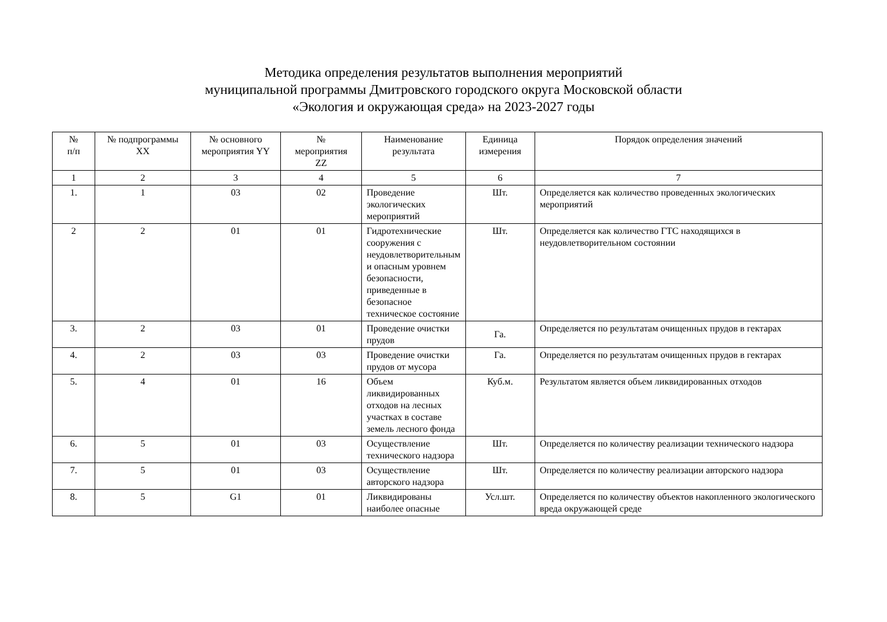Методика определения результатов выполнения мероприятий
муниципальной программы Дмитровского городского округа Московской области
«Экология и окружающая среда» на 2023-2027 годы
| № п/п | № подпрограммы XX | № основного мероприятия YY | № мероприятия ZZ | Наименование результата | Единица измерения | Порядок определения значений |
| --- | --- | --- | --- | --- | --- | --- |
| 1 | 2 | 3 | 4 | 5 | 6 | 7 |
| 1. | 1 | 03 | 02 | Проведение экологических мероприятий | Шт. | Определяется как количество проведенных экологических мероприятий |
| 2 | 2 | 01 | 01 | Гидротехнические сооружения с неудовлетворительным и опасным уровнем безопасности, приведенные в безопасное техническое состояние | Шт. | Определяется как количество ГТС находящихся в неудовлетворительном состоянии |
| 3. | 2 | 03 | 01 | Проведение очистки прудов | Га. | Определяется по результатам очищенных прудов в гектарах |
| 4. | 2 | 03 | 03 | Проведение очистки прудов от мусора | Га. | Определяется по результатам очищенных прудов в гектарах |
| 5. | 4 | 01 | 16 | Объем ликвидированных отходов на лесных участках в составе земель лесного фонда | Куб.м. | Результатом является объем ликвидированных отходов |
| 6. | 5 | 01 | 03 | Осуществление технического надзора | Шт. | Определяется по количеству реализации технического надзора |
| 7. | 5 | 01 | 03 | Осуществление авторского надзора | Шт. | Определяется по количеству реализации авторского надзора |
| 8. | 5 | G1 | 01 | Ликвидированы наиболее опасные | Усл.шт. | Определяется по количеству объектов накопленного экологического вреда окружающей среде |